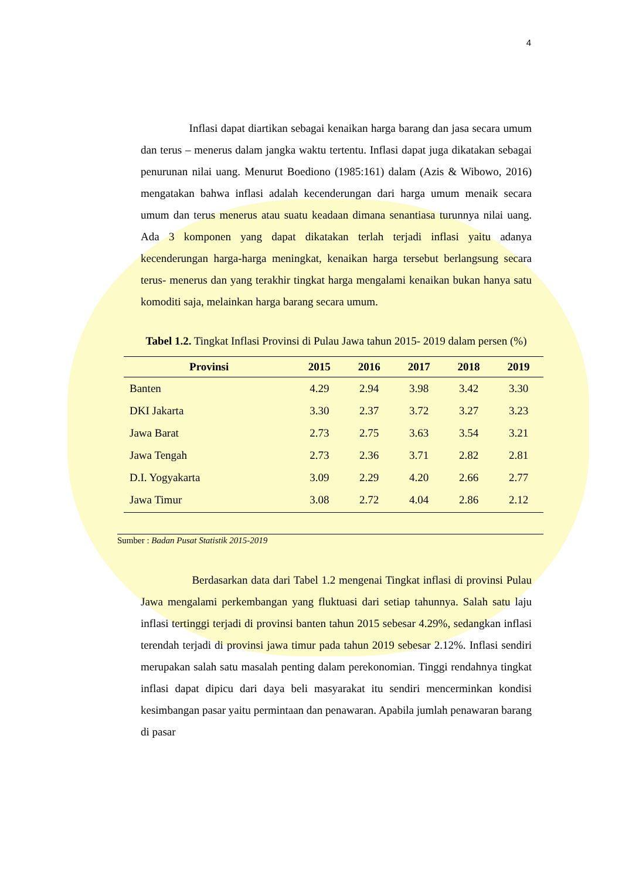4
Inflasi dapat diartikan sebagai kenaikan harga barang dan jasa secara umum dan terus – menerus dalam jangka waktu tertentu. Inflasi dapat juga dikatakan sebagai penurunan nilai uang. Menurut Boediono (1985:161) dalam (Azis & Wibowo, 2016) mengatakan bahwa inflasi adalah kecenderungan dari harga umum menaik secara umum dan terus menerus atau suatu keadaan dimana senantiasa turunnya nilai uang. Ada 3 komponen yang dapat dikatakan terlah terjadi inflasi yaitu adanya kecenderungan harga-harga meningkat, kenaikan harga tersebut berlangsung secara terus- menerus dan yang terakhir tingkat harga mengalami kenaikan bukan hanya satu komoditi saja, melainkan harga barang secara umum.
Tabel 1.2. Tingkat Inflasi Provinsi di Pulau Jawa tahun 2015- 2019 dalam persen (%)
| Provinsi | 2015 | 2016 | 2017 | 2018 | 2019 |
| --- | --- | --- | --- | --- | --- |
| Banten | 4.29 | 2.94 | 3.98 | 3.42 | 3.30 |
| DKI Jakarta | 3.30 | 2.37 | 3.72 | 3.27 | 3.23 |
| Jawa Barat | 2.73 | 2.75 | 3.63 | 3.54 | 3.21 |
| Jawa Tengah | 2.73 | 2.36 | 3.71 | 2.82 | 2.81 |
| D.I. Yogyakarta | 3.09 | 2.29 | 4.20 | 2.66 | 2.77 |
| Jawa Timur | 3.08 | 2.72 | 4.04 | 2.86 | 2.12 |
Sumber : Badan Pusat Statistik 2015-2019
Berdasarkan data dari Tabel 1.2 mengenai Tingkat inflasi di provinsi Pulau Jawa mengalami perkembangan yang fluktuasi dari setiap tahunnya. Salah satu laju inflasi tertinggi terjadi di provinsi banten tahun 2015 sebesar 4.29%, sedangkan inflasi terendah terjadi di provinsi jawa timur pada tahun 2019 sebesar 2.12%. Inflasi sendiri merupakan salah satu masalah penting dalam perekonomian. Tinggi rendahnya tingkat inflasi dapat dipicu dari daya beli masyarakat itu sendiri mencerminkan kondisi kesimbangan pasar yaitu permintaan dan penawaran. Apabila jumlah penawaran barang di pasar